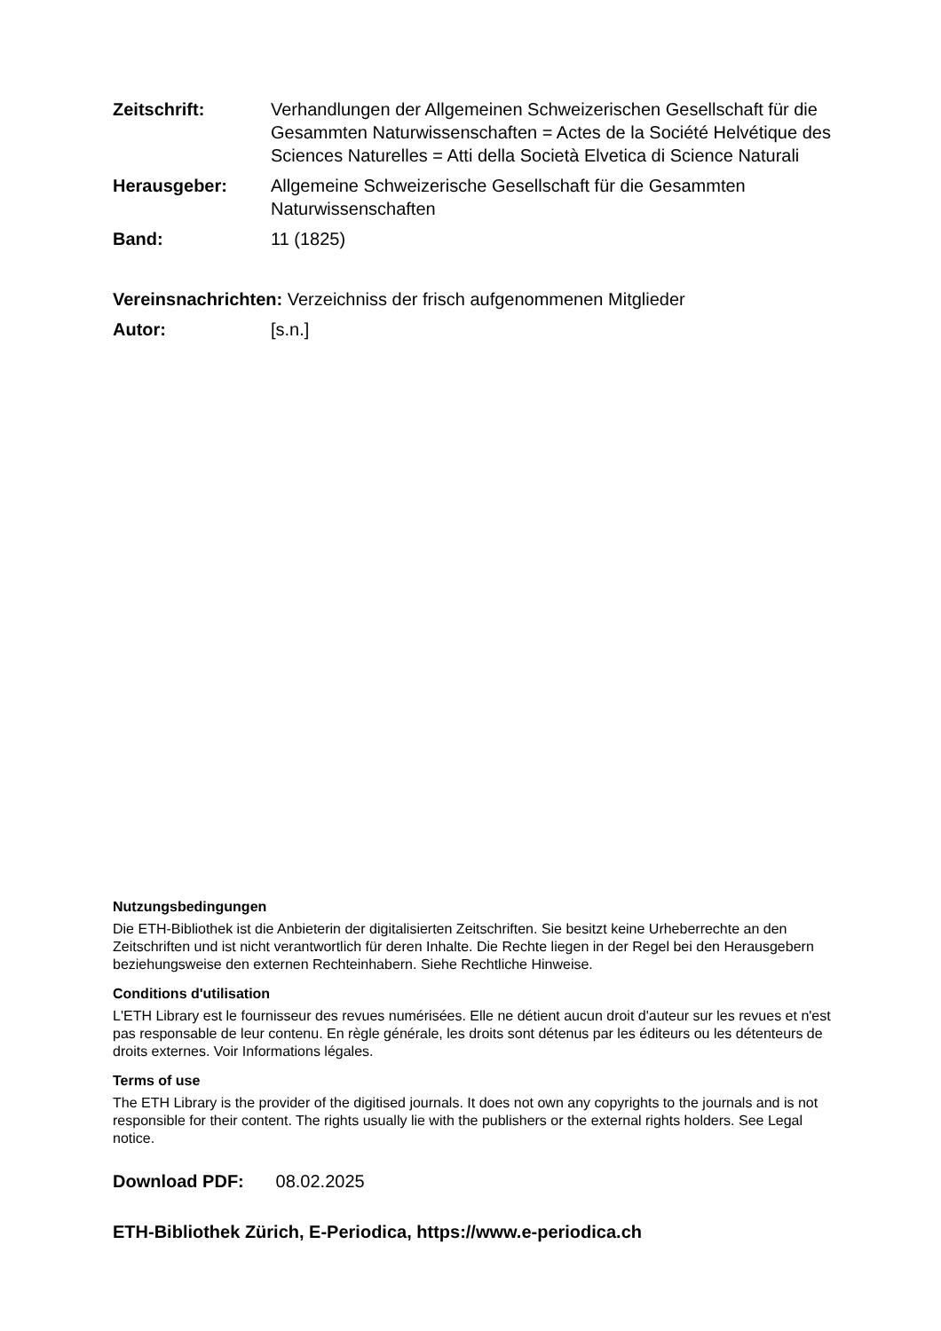Zeitschrift: Verhandlungen der Allgemeinen Schweizerischen Gesellschaft für die Gesammten Naturwissenschaften = Actes de la Société Helvétique des Sciences Naturelles = Atti della Società Elvetica di Science Naturali
Herausgeber: Allgemeine Schweizerische Gesellschaft für die Gesammten Naturwissenschaften
Band: 11 (1825)
Vereinsnachrichten: Verzeichniss der frisch aufgenommenen Mitglieder
Autor: [s.n.]
Nutzungsbedingungen
Die ETH-Bibliothek ist die Anbieterin der digitalisierten Zeitschriften. Sie besitzt keine Urheberrechte an den Zeitschriften und ist nicht verantwortlich für deren Inhalte. Die Rechte liegen in der Regel bei den Herausgebern beziehungsweise den externen Rechteinhabern. Siehe Rechtliche Hinweise.
Conditions d'utilisation
L'ETH Library est le fournisseur des revues numérisées. Elle ne détient aucun droit d'auteur sur les revues et n'est pas responsable de leur contenu. En règle générale, les droits sont détenus par les éditeurs ou les détenteurs de droits externes. Voir Informations légales.
Terms of use
The ETH Library is the provider of the digitised journals. It does not own any copyrights to the journals and is not responsible for their content. The rights usually lie with the publishers or the external rights holders. See Legal notice.
Download PDF: 08.02.2025
ETH-Bibliothek Zürich, E-Periodica, https://www.e-periodica.ch